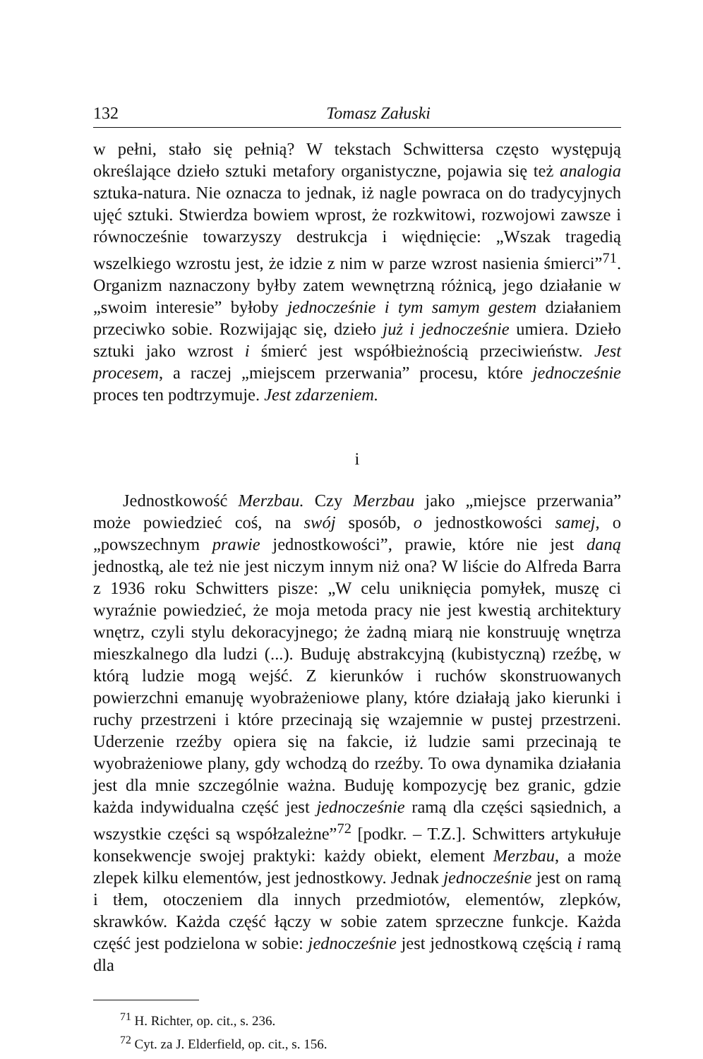132 Tomasz Załuski
w pełni, stało się pełnią? W tekstach Schwittersa często występują określające dzieło sztuki metafory organistyczne, pojawia się też analogia sztuka-natura. Nie oznacza to jednak, iż nagle powraca on do tradycyjnych ujęć sztuki. Stwierdza bowiem wprost, że rozkwitowi, rozwojowi zawsze i równocześnie towarzyszy destrukcja i więdnięcie: „Wszak tragedią wszelkiego wzrostu jest, że idzie z nim w parze wzrost nasienia śmierci”<sup>71</sup>. Organizm naznaczony byłby zatem wewnętrzną różnicą, jego działanie w „swoim interesie” byłoby jednocześnie i tym samym gestem działaniem przeciwko sobie. Rozwijając się, dzieło już i jednocześnie umiera. Dzieło sztuki jako wzrost i śmierć jest współbieżnością przeciwieństw. Jest procesem, a raczej „miejscem przerwania” procesu, które jednocześnie proces ten podtrzymuje. Jest zdarzeniem.
i
Jednostkowość Merzbau. Czy Merzbau jako „miejsce przerwania” może powiedzieć coś, na swój sposób, o jednostkowości samej, o „powszechnym prawie jednostkowości”, prawie, które nie jest daną jednostką, ale też nie jest niczym innym niż ona? W liście do Alfreda Barra z 1936 roku Schwitters pisze: „W celu uniknięcia pomyłek, muszę ci wyraźnie powiedzieć, że moja metoda pracy nie jest kwestią architektury wnętrz, czyli stylu dekoracyjnego; że żadną miarą nie konstruuję wnętrza mieszkalnego dla ludzi (...). Buduję abstrakcyjną (kubistyczną) rzeźbę, w którą ludzie mogą wejść. Z kierunków i ruchów skonstruowanych powierzchni emanuję wyobrażeniowe plany, które działają jako kierunki i ruchy przestrzeni i które przecinają się wzajemnie w pustej przestrzeni. Uderzenie rzeźby opiera się na fakcie, iż ludzie sami przecinają te wyobrażeniowe plany, gdy wchodzą do rzeźby. To owa dynamika działania jest dla mnie szczególnie ważna. Buduję kompozycję bez granic, gdzie każda indywidualna część jest jednocześnie ramą dla części sąsiednich, a wszystkie części są współzależne”<sup>72</sup> [podkr. – T.Z.]. Schwitters artykułuje konsekwencje swojej praktyki: każdy obiekt, element Merzbau, a może zlepek kilku elementów, jest jednostkowy. Jednak jednocześnie jest on ramą i tłem, otoczeniem dla innych przedmiotów, elementów, zlepków, skrawków. Każda część łączy w sobie zatem sprzeczne funkcje. Każda część jest podzielona w sobie: jednocześnie jest jednostkową częścią i ramą dla
<sup>71</sup> H. Richter, op. cit., s. 236.
<sup>72</sup> Cyt. za J. Elderfield, op. cit., s. 156.